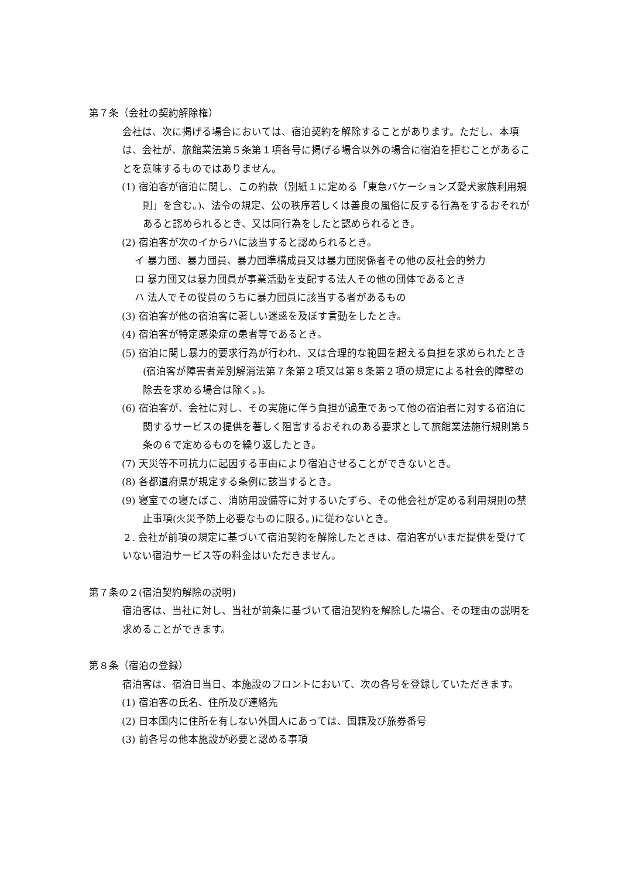第７条（会社の契約解除権）
会社は、次に掲げる場合においては、宿泊契約を解除することがあります。ただし、本項は、会社が、旅館業法第５条第１項各号に掲げる場合以外の場合に宿泊を拒むことがあることを意味するものではありません。
(1) 宿泊客が宿泊に関し、この約款（別紙１に定める「東急バケーションズ愛犬家族利用規則」を含む。)、法令の規定、公の秩序若しくは善良の風俗に反する行為をするおそれがあると認められるとき、又は同行為をしたと認められるとき。
(2) 宿泊客が次のイからハに該当すると認められるとき。
イ 暴力団、暴力団員、暴力団準構成員又は暴力団関係者その他の反社会的勢力
ロ 暴力団又は暴力団員が事業活動を支配する法人その他の団体であるとき
ハ 法人でその役員のうちに暴力団員に該当する者があるもの
(3) 宿泊客が他の宿泊客に著しい迷惑を及ぼす言動をしたとき。
(4) 宿泊客が特定感染症の患者等であるとき。
(5) 宿泊に関し暴力的要求行為が行われ、又は合理的な範囲を超える負担を求められたとき(宿泊客が障害者差別解消法第７条第２項又は第８条第２項の規定による社会的障壁の除去を求める場合は除く。)。
(6) 宿泊客が、会社に対し、その実施に伴う負担が過重であって他の宿泊者に対する宿泊に 関するサービスの提供を著しく阻害するおそれのある要求として旅館業法施行規則第５条の６で定めるものを繰り返したとき。
(7) 天災等不可抗力に起因する事由により宿泊させることができないとき。
(8) 各都道府県が規定する条例に該当するとき。
(9) 寝室での寝たばこ、消防用設備等に対するいたずら、その他会社が定める利用規則の禁止事項(火災予防上必要なものに限る。)に従わないとき。
２. 会社が前項の規定に基づいて宿泊契約を解除したときは、宿泊客がいまだ提供を受けていない宿泊サービス等の料金はいただきません。
第７条の２(宿泊契約解除の説明)
宿泊客は、当社に対し、当社が前条に基づいて宿泊契約を解除した場合、その理由の説明を求めることができます。
第８条（宿泊の登録）
宿泊客は、宿泊日当日、本施設のフロントにおいて、次の各号を登録していただきます。
(1) 宿泊客の氏名、住所及び連絡先
(2) 日本国内に住所を有しない外国人にあっては、国籍及び旅券番号
(3) 前各号の他本施設が必要と認める事項